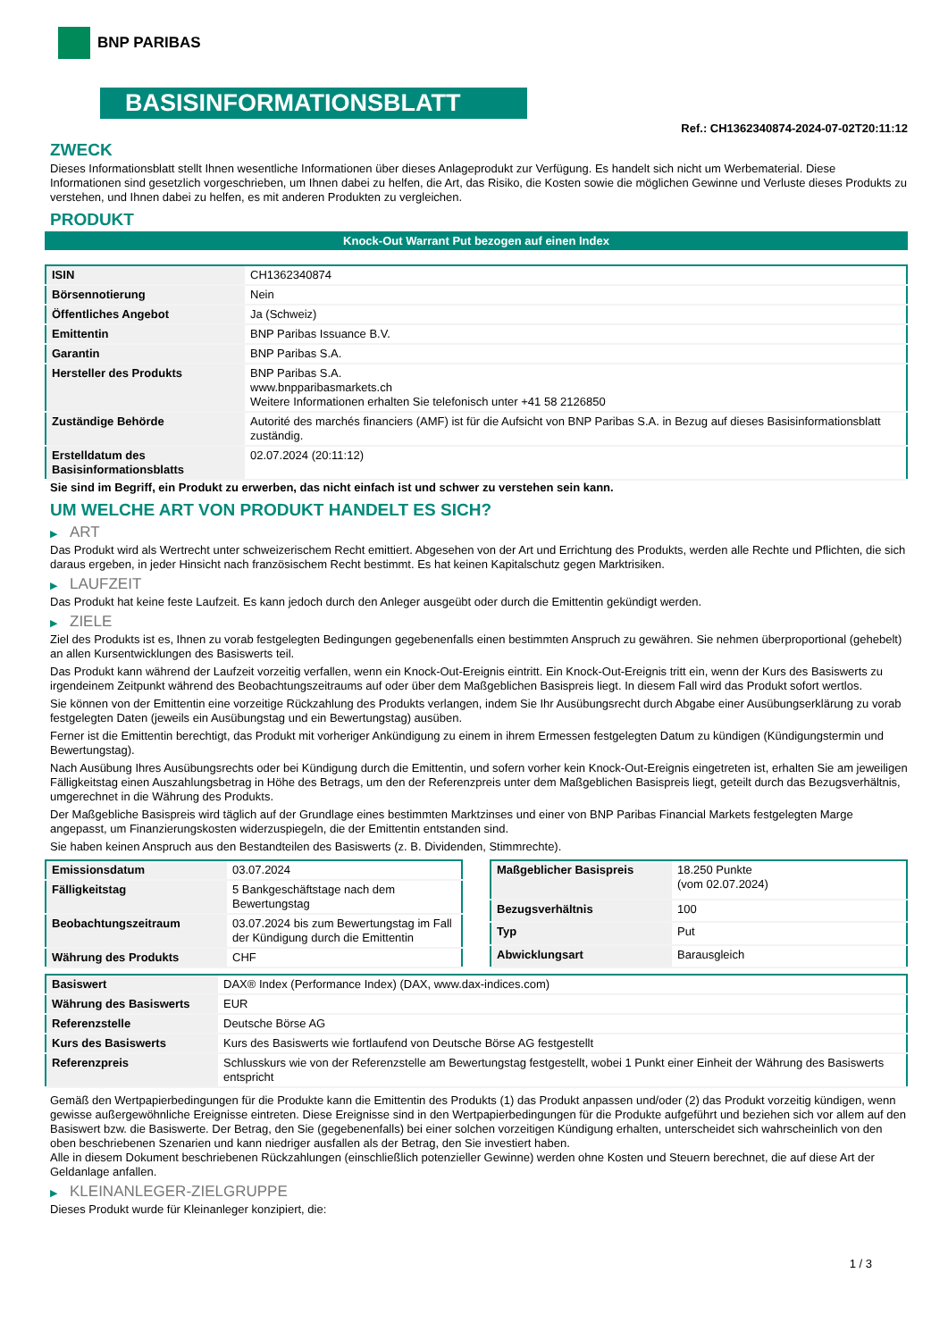BNP PARIBAS
BASISINFORMATIONSBLATT
Ref.: CH1362340874-2024-07-02T20:11:12
ZWECK
Dieses Informationsblatt stellt Ihnen wesentliche Informationen über dieses Anlageprodukt zur Verfügung. Es handelt sich nicht um Werbematerial. Diese Informationen sind gesetzlich vorgeschrieben, um Ihnen dabei zu helfen, die Art, das Risiko, die Kosten sowie die möglichen Gewinne und Verluste dieses Produkts zu verstehen, und Ihnen dabei zu helfen, es mit anderen Produkten zu vergleichen.
PRODUKT
Knock-Out Warrant Put bezogen auf einen Index
| ISIN | CH1362340874 |
| Börsennotierung | Nein |
| Öffentliches Angebot | Ja (Schweiz) |
| Emittentin | BNP Paribas Issuance B.V. |
| Garantin | BNP Paribas S.A. |
| Hersteller des Produkts | BNP Paribas S.A. www.bnpparibasmarkets.ch Weitere Informationen erhalten Sie telefonisch unter +41 58 2126850 |
| Zuständige Behörde | Autorité des marchés financiers (AMF) ist für die Aufsicht von BNP Paribas S.A. in Bezug auf dieses Basisinformationsblatt zuständig. |
| Erstelldatum des Basisinformationsblatts | 02.07.2024 (20:11:12) |
Sie sind im Begriff, ein Produkt zu erwerben, das nicht einfach ist und schwer zu verstehen sein kann.
UM WELCHE ART VON PRODUKT HANDELT ES SICH?
▶ ART
Das Produkt wird als Wertrecht unter schweizerischem Recht emittiert. Abgesehen von der Art und Errichtung des Produkts, werden alle Rechte und Pflichten, die sich daraus ergeben, in jeder Hinsicht nach französischem Recht bestimmt. Es hat keinen Kapitalschutz gegen Marktrisiken.
▶ LAUFZEIT
Das Produkt hat keine feste Laufzeit. Es kann jedoch durch den Anleger ausgeübt oder durch die Emittentin gekündigt werden.
▶ ZIELE
Ziel des Produkts ist es, Ihnen zu vorab festgelegten Bedingungen gegebenenfalls einen bestimmten Anspruch zu gewähren. Sie nehmen überproportional (gehebelt) an allen Kursentwicklungen des Basiswerts teil.
Das Produkt kann während der Laufzeit vorzeitig verfallen, wenn ein Knock-Out-Ereignis eintritt. Ein Knock-Out-Ereignis tritt ein, wenn der Kurs des Basiswerts zu irgendeinem Zeitpunkt während des Beobachtungszeitraums auf oder über dem Maßgeblichen Basispreis liegt. In diesem Fall wird das Produkt sofort wertlos.
Sie können von der Emittentin eine vorzeitige Rückzahlung des Produkts verlangen, indem Sie Ihr Ausübungsrecht durch Abgabe einer Ausübungserklärung zu vorab festgelegten Daten (jeweils ein Ausübungstag und ein Bewertungstag) ausüben.
Ferner ist die Emittentin berechtigt, das Produkt mit vorheriger Ankündigung zu einem in ihrem Ermessen festgelegten Datum zu kündigen (Kündigungstermin und Bewertungstag).
Nach Ausübung Ihres Ausübungsrechts oder bei Kündigung durch die Emittentin, und sofern vorher kein Knock-Out-Ereignis eingetreten ist, erhalten Sie am jeweiligen Fälligkeitstag einen Auszahlungsbetrag in Höhe des Betrags, um den der Referenzpreis unter dem Maßgeblichen Basispreis liegt, geteilt durch das Bezugsverhältnis, umgerechnet in die Währung des Produkts.
Der Maßgebliche Basispreis wird täglich auf der Grundlage eines bestimmten Marktzinses und einer von BNP Paribas Financial Markets festgelegten Marge angepasst, um Finanzierungskosten widerzuspiegeln, die der Emittentin entstanden sind.
Sie haben keinen Anspruch aus den Bestandteilen des Basiswerts (z. B. Dividenden, Stimmrechte).
| Emissionsdatum | 03.07.2024 |
| Fälligkeitstag | 5 Bankgeschäftstage nach dem Bewertungstag |
| Beobachtungszeitraum | 03.07.2024 bis zum Bewertungstag im Fall der Kündigung durch die Emittentin |
| Währung des Produkts | CHF |
| Maßgeblicher Basispreis | 18.250 Punkte (vom 02.07.2024) |
| Bezugsverhältnis | 100 |
| Typ | Put |
| Abwicklungsart | Barausgleich |
| Basiswert | DAX® Index (Performance Index) (DAX, www.dax-indices.com) |
| Währung des Basiswerts | EUR |
| Referenzstelle | Deutsche Börse AG |
| Kurs des Basiswerts | Kurs des Basiswerts wie fortlaufend von Deutsche Börse AG festgestellt |
| Referenzpreis | Schlusskurs wie von der Referenzstelle am Bewertungstag festgestellt, wobei 1 Punkt einer Einheit der Währung des Basiswerts entspricht |
Gemäß den Wertpapierbedingungen für die Produkte kann die Emittentin des Produkts (1) das Produkt anpassen und/oder (2) das Produkt vorzeitig kündigen, wenn gewisse außergewöhnliche Ereignisse eintreten. Diese Ereignisse sind in den Wertpapierbedingungen für die Produkte aufgeführt und beziehen sich vor allem auf den Basiswert bzw. die Basiswerte. Der Betrag, den Sie (gegebenenfalls) bei einer solchen vorzeitigen Kündigung erhalten, unterscheidet sich wahrscheinlich von den oben beschriebenen Szenarien und kann niedriger ausfallen als der Betrag, den Sie investiert haben.
Alle in diesem Dokument beschriebenen Rückzahlungen (einschließlich potenzieller Gewinne) werden ohne Kosten und Steuern berechnet, die auf diese Art der Geldanlage anfallen.
▶ KLEINANLEGER-ZIELGRUPPE
Dieses Produkt wurde für Kleinanleger konzipiert, die:
1 / 3